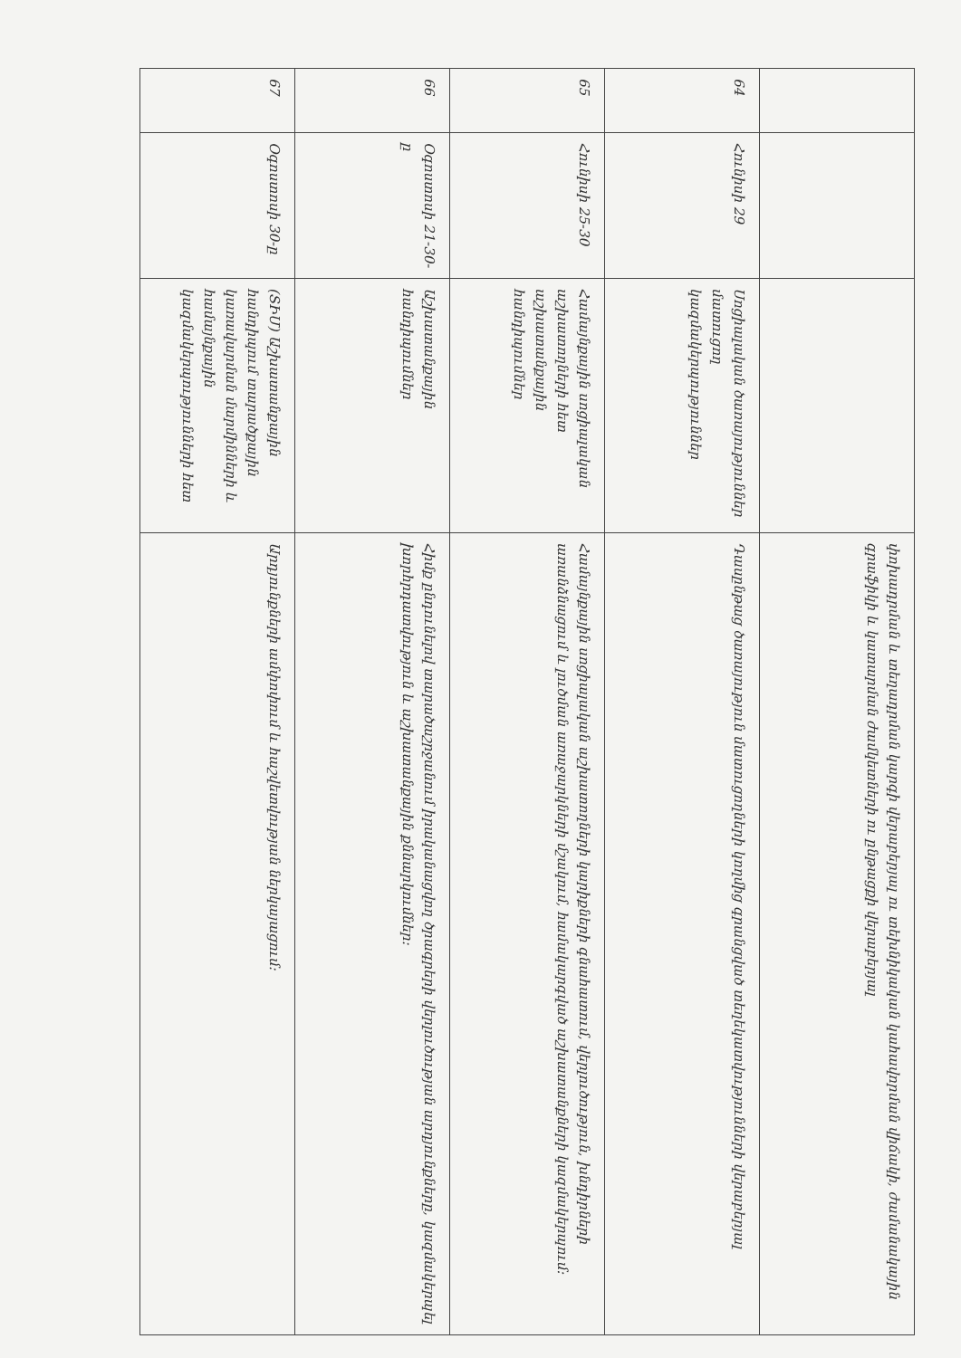| | | | փոխադրման և տեղադրման կարգի վերաբերյալ ու տեխնիկական կահավորման վիճակի, ժամանակային գրաֆիկի և կատարման ժամկետների ու ընթացքի վերաբերյալ |
| 64 | Հունիսի 29 | Սոցիալական ծառայություններ մատուցող կազմակերպություններ | Դասընթաց ծառայություն մատուցողների կողմից գրանցված տեղեկատվությունների վերաբերյալ |
| 65 | Հունիսի 25-30 | Համայնքային սոցիալական աշխատողների հետ աշխատանքային հանդիպումներ | Համայնքային սոցիալական աշխատողների կարիքների գնահատում, վերլուծություն, խնդիրների առանձնացում և լուծման առաջարկների մշակում, համակարգված աշխատանքների կազմակերպում: |
| 66 | Օգոստոսի 21-30-ը | Աշխատանքային հանդիպումներ | Հիմք ընդունելով տարածաշրջանում իրականացվող ծրագրերի վերլուծության արդյունքները, կազմակերպել խորհրդատվություն և աշխատանքային քննարկումներ: |
| 67 | Օգոստոսի 30-ը | (ՏԻՄ) Աշխատանքային հանդիպում տարածքային կառավարման մարմինների և համայնքային կազմակերպությունների հետ | Արդյունքների ամփոփում և հաշվետվության ներկայացում: |